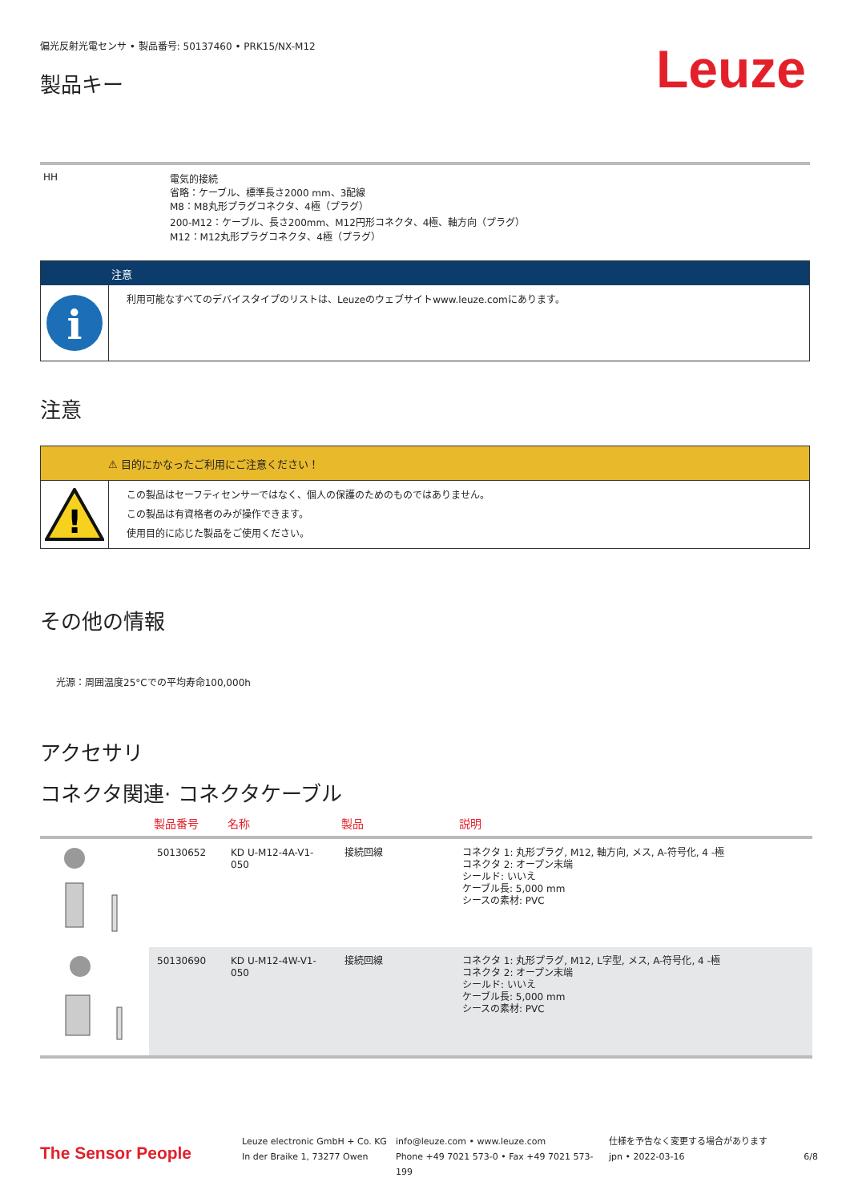偏光反射光電センサ • 製品番号: 50137460 • PRK15/NX-M12
製品キー
Leuze
| HH | 電気的接続 省略：ケーブル、標準長さ2000 mm、3配線 M8：M8丸形プラグコネクタ、4極（プラグ） 200-M12：ケーブル、長さ200mm、M12円形コネクタ、4極、軸方向（プラグ） M12：M12丸形プラグコネクタ、4極（プラグ） |
注意
i
利用可能なすべてのデバイスタイプのリストは、Leuzeのウェブサイトwww.leuze.comにあります。
注意
⚠ 目的にかなったご利用にご注意ください！
!
この製品はセーフティセンサーではなく、個人の保護のためのものではありません。
この製品は有資格者のみが操作できます。
使用目的に応じた製品をご使用ください。
その他の情報
光源：周囲温度25°Cでの平均寿命100,000h
アクセサリ
コネクタ関連· コネクタケーブル
| | 製品番号 | 名称 | 製品 | 説明 |
| --- | --- | --- | --- | --- |
| | 50130652 | KD U-M12-4A-V1- 050 | 接続回線 | コネクタ 1: 丸形プラグ, M12, 軸方向, メス, A-符号化, 4 -極 コネクタ 2: オープン末端 シールド: いいえ ケーブル長: 5,000 mm シースの素材: PVC |
| | 50130690 | KD U-M12-4W-V1- 050 | 接続回線 | コネクタ 1: 丸形プラグ, M12, L字型, メス, A-符号化, 4 -極 コネクタ 2: オープン末端 シールド: いいえ ケーブル長: 5,000 mm シースの素材: PVC |
The Sensor People
Leuze electronic GmbH + Co. KG
In der Braike 1, 73277 Owen
info@leuze.com • www.leuze.com
Phone +49 7021 573-0 • Fax +49 7021 573-199
仕様を予告なく変更する場合があります
jpn • 2022-03-16
6/8